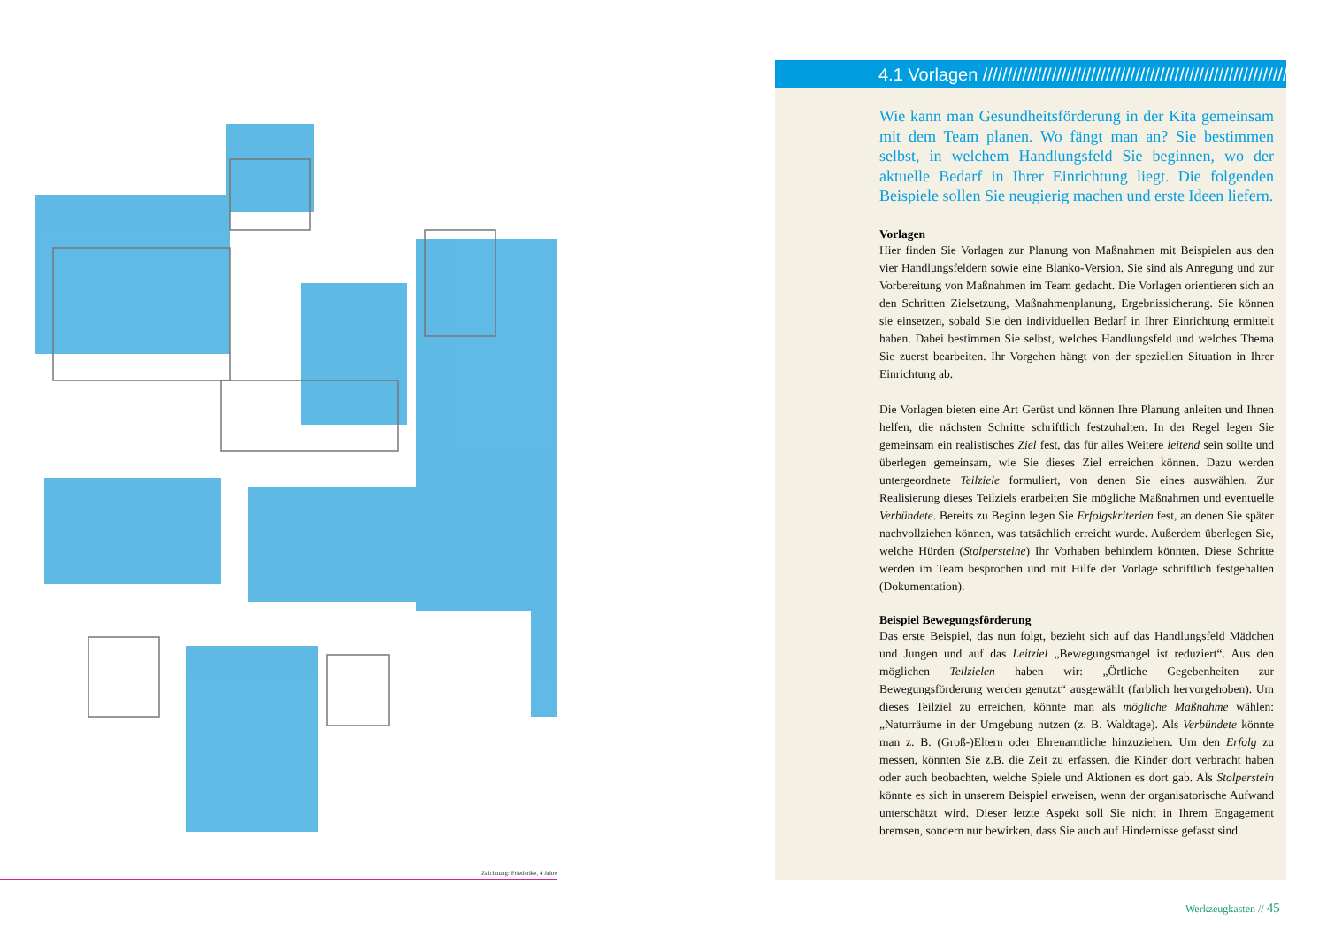Zeichnung: Friederike, 4 Jahre
4.1 Vorlagen ////////////////////////////////////////////////////////////////////////
Wie kann man Gesundheitsförderung in der Kita gemeinsam mit dem Team planen. Wo fängt man an? Sie bestimmen selbst, in welchem Handlungsfeld Sie beginnen, wo der aktuelle Bedarf in Ihrer Einrichtung liegt. Die folgenden Beispiele sollen Sie neugierig machen und erste Ideen liefern.
Vorlagen
Hier finden Sie Vorlagen zur Planung von Maßnahmen mit Beispielen aus den vier Handlungsfeldern sowie eine Blanko-Version. Sie sind als Anregung und zur Vorbereitung von Maßnahmen im Team gedacht. Die Vorlagen orientieren sich an den Schritten Zielsetzung, Maßnahmenplanung, Ergebnissicherung. Sie können sie einsetzen, sobald Sie den individuellen Bedarf in Ihrer Einrichtung ermittelt haben. Dabei bestimmen Sie selbst, welches Handlungsfeld und welches Thema Sie zuerst bearbeiten. Ihr Vorgehen hängt von der speziellen Situation in Ihrer Einrichtung ab.
Die Vorlagen bieten eine Art Gerüst und können Ihre Planung anleiten und Ihnen helfen, die nächsten Schritte schriftlich festzuhalten. In der Regel legen Sie gemeinsam ein realistisches Ziel fest, das für alles Weitere leitend sein sollte und überlegen gemeinsam, wie Sie dieses Ziel erreichen können. Dazu werden untergeordnete Teilziele formuliert, von denen Sie eines auswählen. Zur Realisierung dieses Teilziels erarbeiten Sie mögliche Maßnahmen und eventuelle Verbündete. Bereits zu Beginn legen Sie Erfolgskriterien fest, an denen Sie später nachvollziehen können, was tatsächlich erreicht wurde. Außerdem überlegen Sie, welche Hürden (Stolpersteine) Ihr Vorhaben behindern könnten. Diese Schritte werden im Team besprochen und mit Hilfe der Vorlage schriftlich festgehalten (Dokumentation).
Beispiel Bewegungsförderung
Das erste Beispiel, das nun folgt, bezieht sich auf das Handlungsfeld Mädchen und Jungen und auf das Leitziel „Bewegungsmangel ist reduziert“. Aus den möglichen Teilzielen haben wir: „Örtliche Gegebenheiten zur Bewegungsförderung werden genutzt“ ausgewählt (farblich hervorgehoben). Um dieses Teilziel zu erreichen, könnte man als mögliche Maßnahme wählen: „Naturräume in der Umgebung nutzen (z. B. Waldtage). Als Verbündete könnte man z. B. (Groß-)Eltern oder Ehrenamtliche hinzuziehen. Um den Erfolg zu messen, könnten Sie z.B. die Zeit zu erfassen, die Kinder dort verbracht haben oder auch beobachten, welche Spiele und Aktionen es dort gab. Als Stolperstein könnte es sich in unserem Beispiel erweisen, wenn der organisatorische Aufwand unterschätzt wird. Dieser letzte Aspekt soll Sie nicht in Ihrem Engagement bremsen, sondern nur bewirken, dass Sie auch auf Hindernisse gefasst sind.
Werkzeugkasten // 45